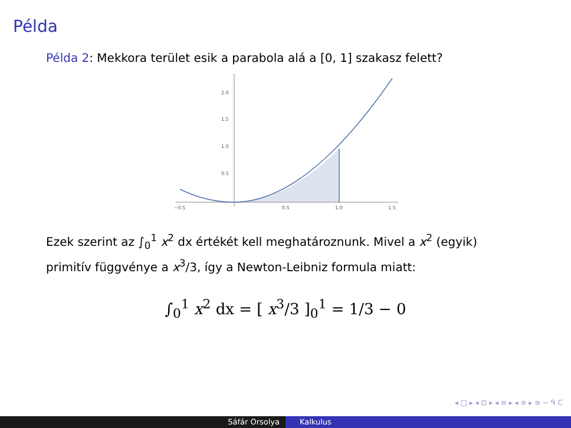Példa
Példa 2: Mekkora terület esik a parabola alá a [0, 1] szakasz felett?
2.0
1.5
1.0
0.5
−0.5
0.5
1.0
1.5
Ezek szerint az ∫<sub>0</sub><sup>1</sup> x<sup>2</sup> dx értékét kell meghatároznunk. Mivel a x<sup>2</sup> (egyik) primitív függvénye a x<sup>3</sup>/3, így a Newton-Leibniz formula miatt:
∫<sub>0</sub><sup>1</sup> x<sup>2</sup> dx = [ x<sup>3</sup>/3 ]<sub>0</sub><sup>1</sup> = 1/3 − 0
◂ □ ▸ ◂ ⊡ ▸ ◂ ≡ ▸ ◂ ≡ ▸ ≡ ∽ ᑫ ᑕ
Sáfár Orsolya Kalkulus